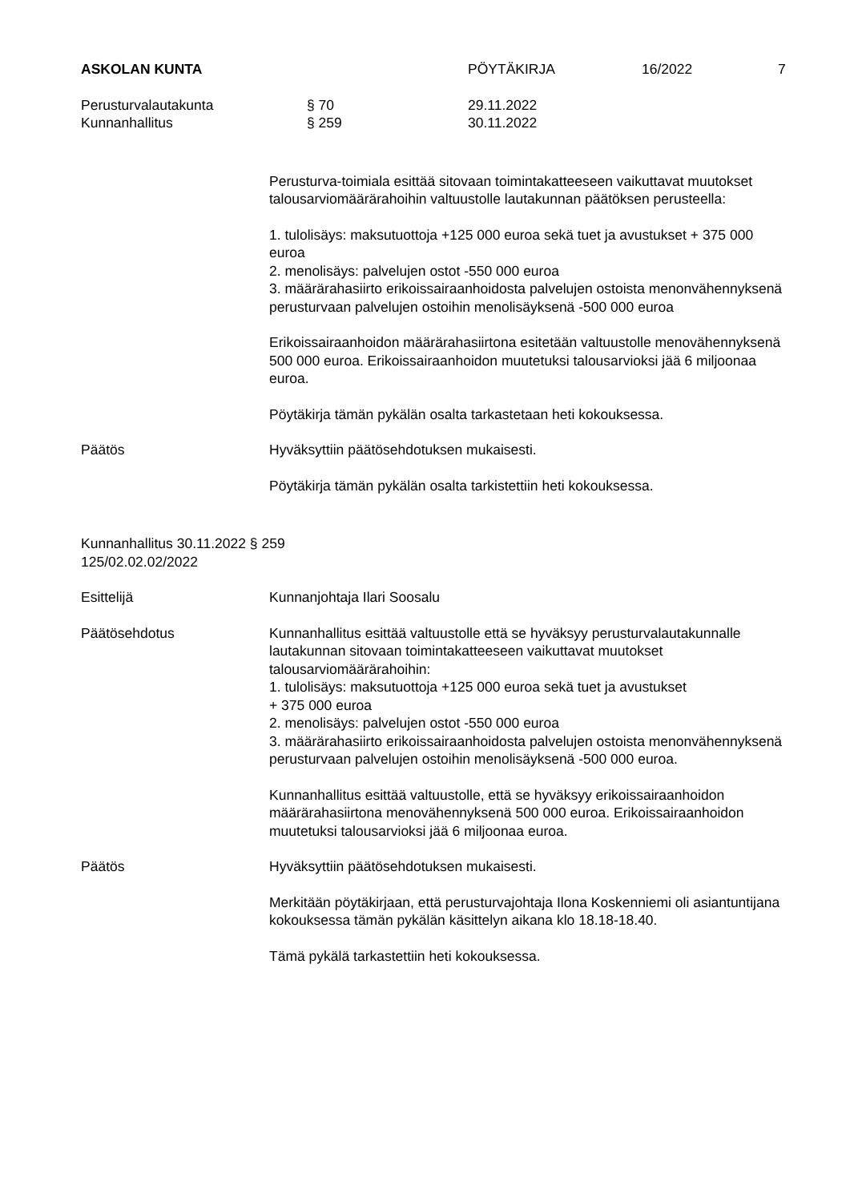ASKOLAN KUNTA PÖYTÄKIRJA 16/2022 7
Perusturvalautakunta § 70 29.11.2022
Kunnanhallitus § 259 30.11.2022
Perusturva-toimiala esittää sitovaan toimintakatteeseen vaikuttavat muutokset talousarviomäärärahoihin valtuustolle lautakunnan päätöksen perusteella:
1. tulolisäys: maksutuottoja +125 000 euroa sekä tuet ja avustukset + 375 000 euroa
2. menolisäys: palvelujen ostot -550 000 euroa
3. määrärahasiirto erikoissairaanhoidosta palvelujen ostoista menonvähennyksenä perusturvaan palvelujen ostoihin menolisäyksenä -500 000 euroa
Erikoissairaanhoidon määrärahasiirtona esitetään valtuustolle menovähennyksenä 500 000 euroa. Erikoissairaanhoidon muutetuksi talousarvioksi jää 6 miljoonaa euroa.
Pöytäkirja tämän pykälän osalta tarkastetaan heti kokouksessa.
Päätös Hyväksyttiin päätösehdotuksen mukaisesti.
Pöytäkirja tämän pykälän osalta tarkistettiin heti kokouksessa.
Kunnanhallitus 30.11.2022 § 259
125/02.02.02/2022
Esittelijä Kunnanjohtaja Ilari Soosalu
Päätösehdotus Kunnanhallitus esittää valtuustolle että se hyväksyy perusturvalautakunnalle lautakunnan sitovaan toimintakatteeseen vaikuttavat muutokset talousarviomäärärahoihin:
1. tulolisäys: maksutuottoja +125 000 euroa sekä tuet ja avustukset
+ 375 000 euroa
2. menolisäys: palvelujen ostot -550 000 euroa
3. määrärahasiirto erikoissairaanhoidosta palvelujen ostoista menonvähennyksenä perusturvaan palvelujen ostoihin menolisäyksenä -500 000 euroa.
Kunnanhallitus esittää valtuustolle, että se hyväksyy erikoissairaanhoidon määrärahasiirtona menovähennyksenä 500 000 euroa. Erikoissairaanhoidon muutetuksi talousarvioksi jää 6 miljoonaa euroa.
Päätös Hyväksyttiin päätösehdotuksen mukaisesti.
Merkitään pöytäkirjaan, että perusturvajohtaja Ilona Koskenniemi oli asiantuntijana kokouksessa tämän pykälän käsittelyn aikana klo 18.18-18.40.
Tämä pykälä tarkastettiin heti kokouksessa.